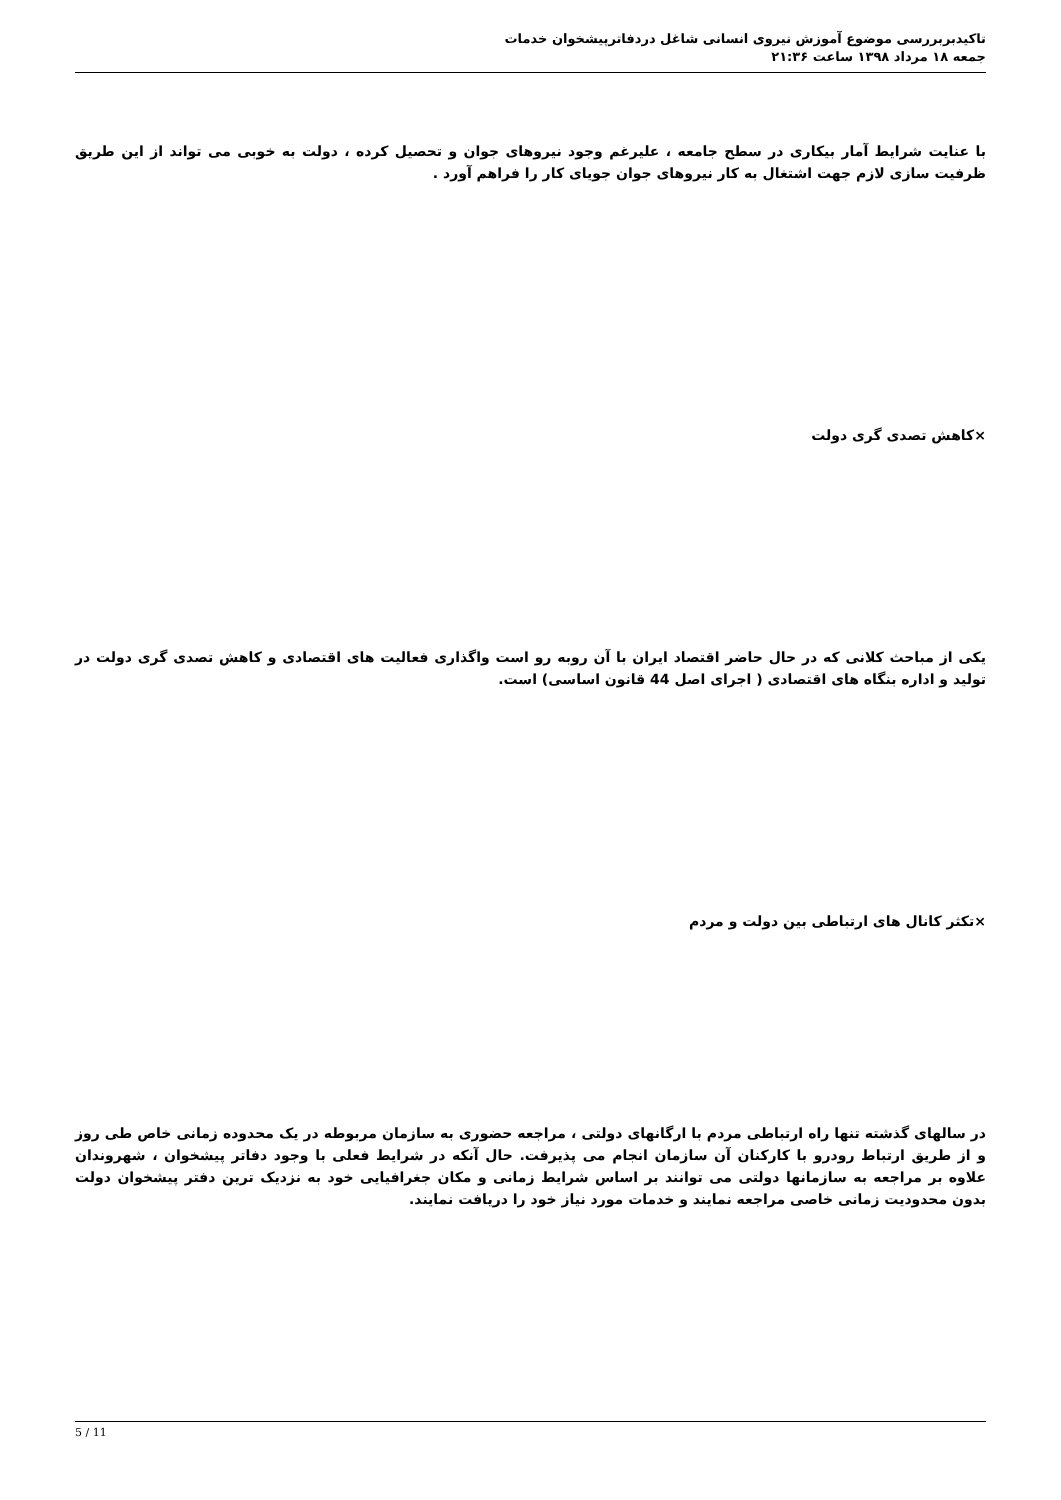تاکیدبربررسی موضوع آموزش نیروی انسانی شاغل دردفاترپیشخوان خدمات
جمعه ۱۸ مرداد ۱۳۹۸ ساعت ۲۱:۳۶
با عنایت شرایط آمار بیکاری در سطح جامعه ، علیرغم وجود نیروهای جوان و تحصیل کرده ، دولت به خوبی می تواند از این طریق ظرفیت سازی لازم جهت اشتغال به کار نیروهای جوان جویای کار را فراهم آورد .
×کاهش تصدی گری دولت
یکی از مباحث کلانی که در حال حاضر اقتصاد ایران با آن روبه رو است واگذاری فعالیت های اقتصادی و کاهش تصدی گری دولت در تولید و اداره بنگاه های اقتصادی ( اجرای اصل 44 قانون اساسی) است.
×تکثر کانال های ارتباطی بین دولت و مردم
در سالهای گذشته تنها راه ارتباطی مردم با ارگانهای دولتی ، مراجعه حضوری به سازمان مربوطه در یک محدوده زمانی خاص طی روز و از طریق ارتباط رودرو با کارکنان آن سازمان انجام می پذیرفت. حال آنکه در شرایط فعلی با وجود دفاتر پیشخوان ، شهروندان علاوه بر مراجعه به سازمانها دولتی می توانند بر اساس شرایط زمانی و مکان جغرافیایی خود به نزدیک ترین دفتر پیشخوان دولت بدون محدودیت زمانی خاصی مراجعه نمایند و خدمات مورد نیاز خود را دریافت نمایند.
5 / 11